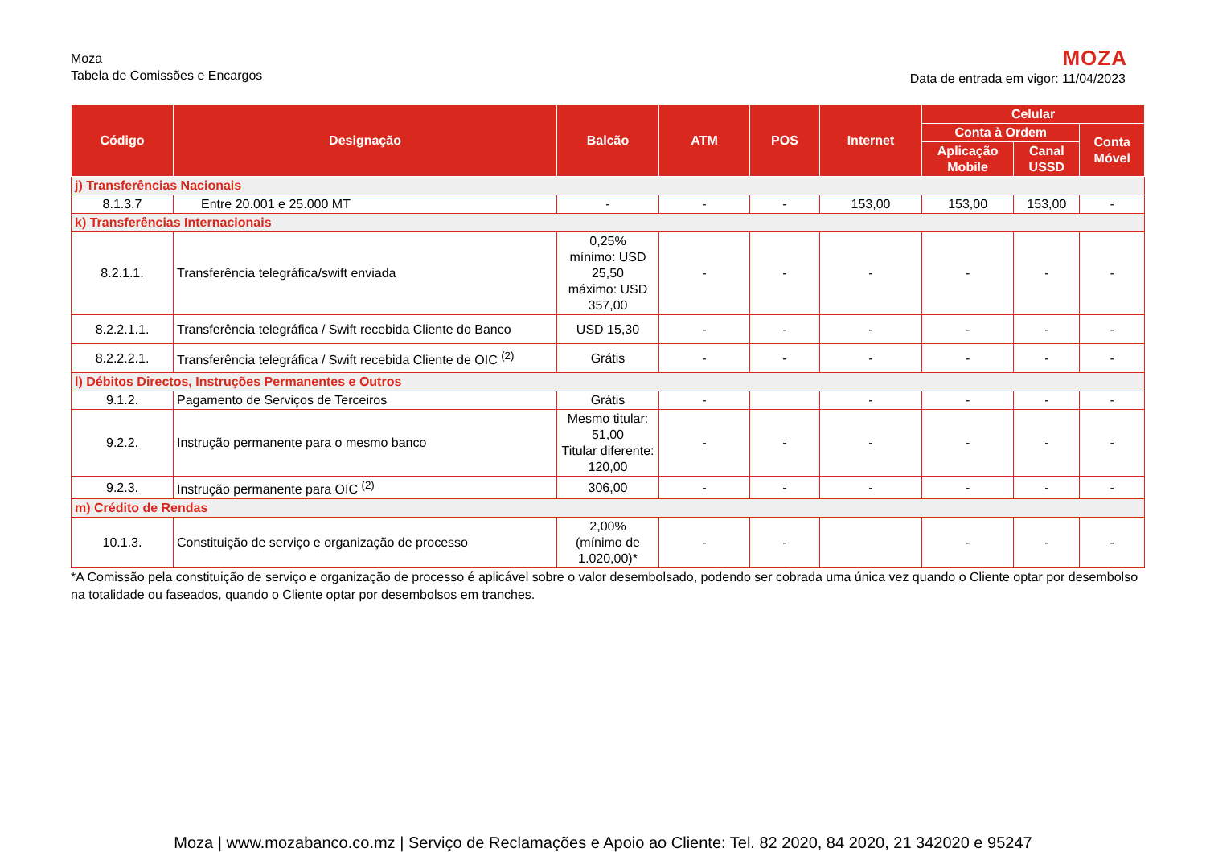Moza
Tabela de Comissões e Encargos
MOZA
Data de entrada em vigor: 11/04/2023
| Código | Designação | Balcão | ATM | POS | Internet | Celular | | |
| --- | --- | --- | --- | --- | --- | --- | --- | --- |
| | | | | | | Conta à Ordem | | Conta Móvel |
| | | | | | | Aplicação Mobile | Canal USSD | |
| j) Transferências Nacionais | | | | | | | | |
| 8.1.3.7 | Entre 20.001 e 25.000 MT | - | - | - | 153,00 | 153,00 | 153,00 | - |
| k) Transferências Internacionais | | | | | | | | |
| 8.2.1.1. | Transferência telegráfica/swift enviada | 0,25% mínimo: USD 25,50 máximo: USD 357,00 | - | - | - | - | - | - |
| 8.2.2.1.1. | Transferência telegráfica / Swift recebida Cliente do Banco | USD 15,30 | - | - | - | - | - | - |
| 8.2.2.2.1. | Transferência telegráfica / Swift recebida Cliente de OIC <sup>(2)</sup> | Grátis | - | - | - | - | - | - |
| l) Débitos Directos, Instruções Permanentes e Outros | | | | | | | | |
| 9.1.2. | Pagamento de Serviços de Terceiros | Grátis | - | | - | - | - | - |
| 9.2.2. | Instrução permanente para o mesmo banco | Mesmo titular: 51,00 Titular diferente: 120,00 | - | - | - | - | - | - |
| 9.2.3. | Instrução permanente para OIC <sup>(2)</sup> | 306,00 | - | - | - | - | - | - |
| m) Crédito de Rendas | | | | | | | | |
| 10.1.3. | Constituição de serviço e organização de processo | 2,00% (mínimo de 1.020,00)* | - | - | | - | - | - |
*A Comissão pela constituição de serviço e organização de processo é aplicável sobre o valor desembolsado, podendo ser cobrada uma única vez quando o Cliente optar por desembolso na totalidade ou faseados, quando o Cliente optar por desembolsos em tranches.
Moza | www.mozabanco.co.mz | Serviço de Reclamações e Apoio ao Cliente: Tel. 82 2020, 84 2020, 21 342020 e 95247